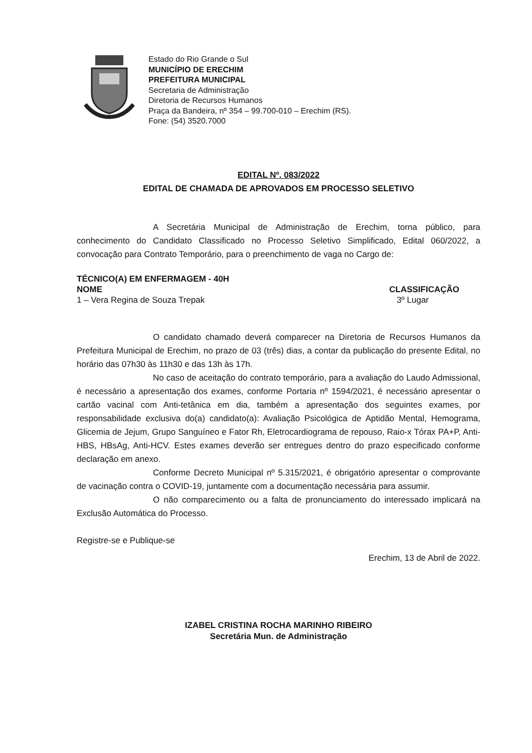Estado do Rio Grande o Sul
MUNICÍPIO DE ERECHIM
PREFEITURA MUNICIPAL
Secretaria de Administração
Diretoria de Recursos Humanos
Praça da Bandeira, nº 354 – 99.700-010 – Erechim (RS).
Fone: (54) 3520.7000
EDITAL Nº. 083/2022
EDITAL DE CHAMADA DE APROVADOS EM PROCESSO SELETIVO
A Secretária Municipal de Administração de Erechim, torna público, para conhecimento do Candidato Classificado no Processo Seletivo Simplificado, Edital 060/2022, a convocação para Contrato Temporário, para o preenchimento de vaga no Cargo de:
TÉCNICO(A) EM ENFERMAGEM - 40H
NOME CLASSIFICAÇÃO
1 – Vera Regina de Souza Trepak 3º Lugar
O candidato chamado deverá comparecer na Diretoria de Recursos Humanos da Prefeitura Municipal de Erechim, no prazo de 03 (três) dias, a contar da publicação do presente Edital, no horário das 07h30 às 11h30 e das 13h às 17h.
No caso de aceitação do contrato temporário, para a avaliação do Laudo Admissional, é necessário a apresentação dos exames, conforme Portaria nº 1594/2021, é necessário apresentar o cartão vacinal com Anti-tetânica em dia, também a apresentação dos seguintes exames, por responsabilidade exclusiva do(a) candidato(a): Avaliação Psicológica de Aptidão Mental, Hemograma, Glicemia de Jejum, Grupo Sanguíneo e Fator Rh, Eletrocardiograma de repouso, Raio-x Tórax PA+P, Anti-HBS, HBsAg, Anti-HCV. Estes exames deverão ser entregues dentro do prazo especificado conforme declaração em anexo.
Conforme Decreto Municipal nº 5.315/2021, é obrigatório apresentar o comprovante de vacinação contra o COVID-19, juntamente com a documentação necessária para assumir.
O não comparecimento ou a falta de pronunciamento do interessado implicará na Exclusão Automática do Processo.
Registre-se e Publique-se
Erechim, 13 de Abril de 2022.
IZABEL CRISTINA ROCHA MARINHO RIBEIRO
Secretária Mun. de Administração